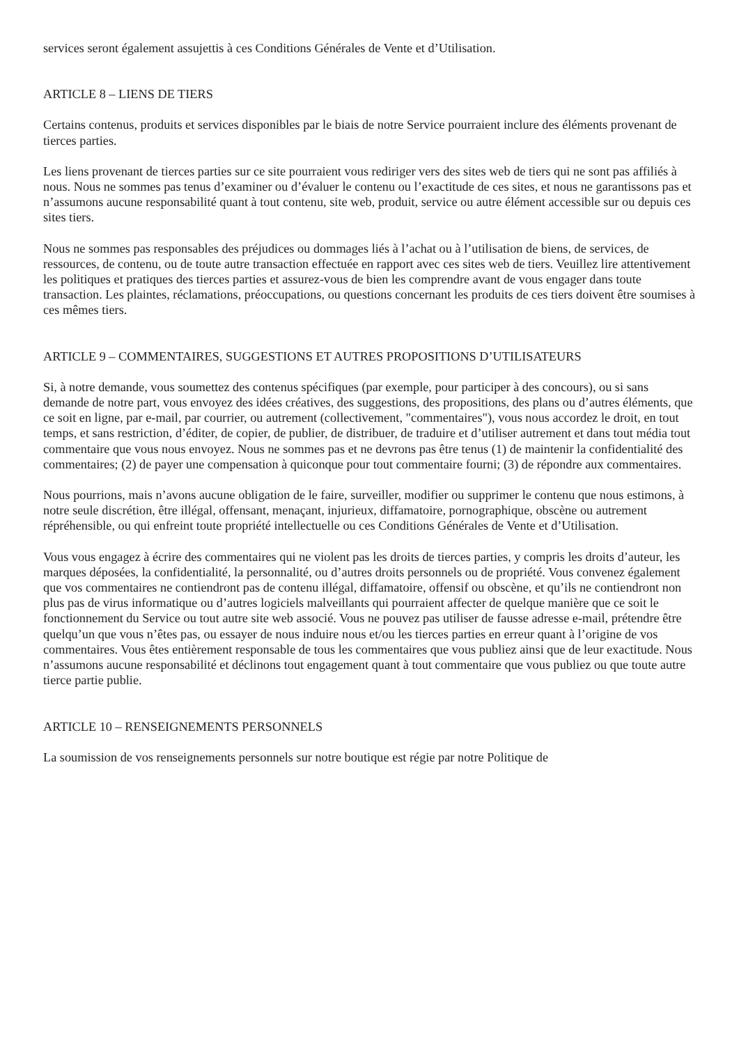services seront également assujettis à ces Conditions Générales de Vente et d’Utilisation.
ARTICLE 8 – LIENS DE TIERS
Certains contenus, produits et services disponibles par le biais de notre Service pourraient inclure des éléments provenant de tierces parties.
Les liens provenant de tierces parties sur ce site pourraient vous rediriger vers des sites web de tiers qui ne sont pas affiliés à nous. Nous ne sommes pas tenus d’examiner ou d’évaluer le contenu ou l’exactitude de ces sites, et nous ne garantissons pas et n’assumons aucune responsabilité quant à tout contenu, site web, produit, service ou autre élément accessible sur ou depuis ces sites tiers.
Nous ne sommes pas responsables des préjudices ou dommages liés à l’achat ou à l’utilisation de biens, de services, de ressources, de contenu, ou de toute autre transaction effectuée en rapport avec ces sites web de tiers. Veuillez lire attentivement les politiques et pratiques des tierces parties et assurez-vous de bien les comprendre avant de vous engager dans toute transaction. Les plaintes, réclamations, préoccupations, ou questions concernant les produits de ces tiers doivent être soumises à ces mêmes tiers.
ARTICLE 9 – COMMENTAIRES, SUGGESTIONS ET AUTRES PROPOSITIONS D’UTILISATEURS
Si, à notre demande, vous soumettez des contenus spécifiques (par exemple, pour participer à des concours), ou si sans demande de notre part, vous envoyez des idées créatives, des suggestions, des propositions, des plans ou d’autres éléments, que ce soit en ligne, par e-mail, par courrier, ou autrement (collectivement, "commentaires"), vous nous accordez le droit, en tout temps, et sans restriction, d’éditer, de copier, de publier, de distribuer, de traduire et d’utiliser autrement et dans tout média tout commentaire que vous nous envoyez. Nous ne sommes pas et ne devrons pas être tenus (1) de maintenir la confidentialité des commentaires; (2) de payer une compensation à quiconque pour tout commentaire fourni; (3) de répondre aux commentaires.
Nous pourrions, mais n’avons aucune obligation de le faire, surveiller, modifier ou supprimer le contenu que nous estimons, à notre seule discrétion, être illégal, offensant, menaçant, injurieux, diffamatoire, pornographique, obscène ou autrement répréhensible, ou qui enfreint toute propriété intellectuelle ou ces Conditions Générales de Vente et d’Utilisation.
Vous vous engagez à écrire des commentaires qui ne violent pas les droits de tierces parties, y compris les droits d’auteur, les marques déposées, la confidentialité, la personnalité, ou d’autres droits personnels ou de propriété. Vous convenez également que vos commentaires ne contiendront pas de contenu illégal, diffamatoire, offensif ou obscène, et qu’ils ne contiendront non plus pas de virus informatique ou d’autres logiciels malveillants qui pourraient affecter de quelque manière que ce soit le fonctionnement du Service ou tout autre site web associé. Vous ne pouvez pas utiliser de fausse adresse e-mail, prétendre être quelqu’un que vous n’êtes pas, ou essayer de nous induire nous et/ou les tierces parties en erreur quant à l’origine de vos commentaires. Vous êtes entièrement responsable de tous les commentaires que vous publiez ainsi que de leur exactitude. Nous n’assumons aucune responsabilité et déclinons tout engagement quant à tout commentaire que vous publiez ou que toute autre tierce partie publie.
ARTICLE 10 – RENSEIGNEMENTS PERSONNELS
La soumission de vos renseignements personnels sur notre boutique est régie par notre Politique de